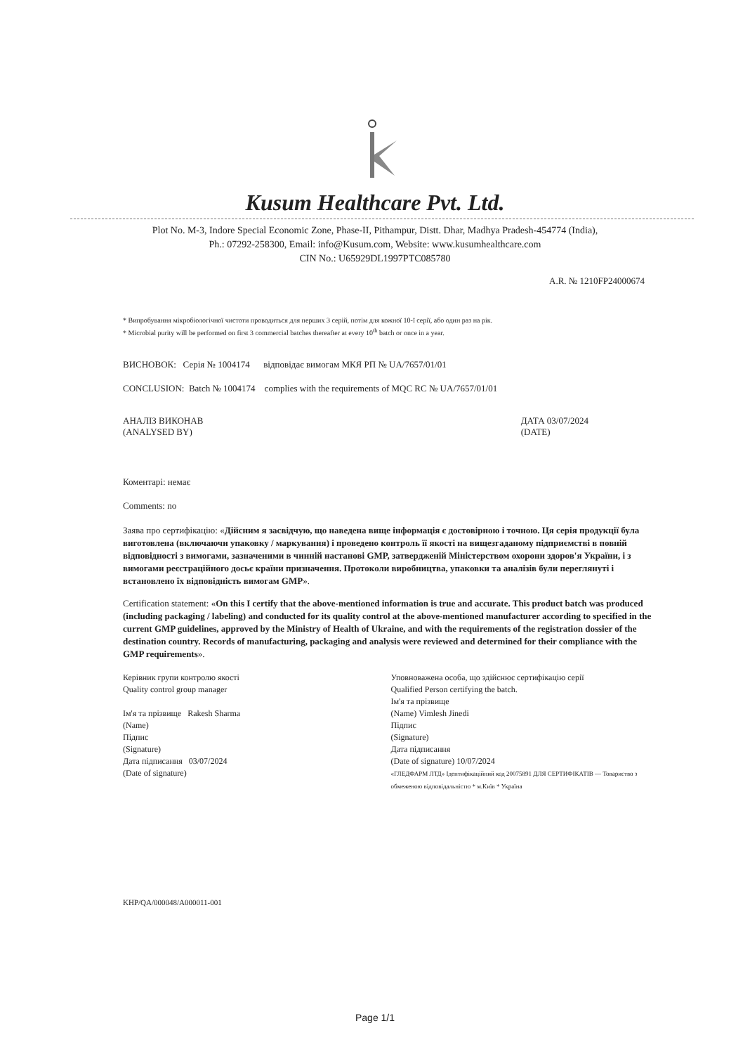Kusum Healthcare Pvt. Ltd.
Plot No. M-3, Indore Special Economic Zone, Phase-II, Pithampur, Distt. Dhar, Madhya Pradesh-454774 (India),
Ph.: 07292-258300, Email: info@Kusum.com, Website: www.kusumhealthcare.com
CIN No.: U65929DL1997PTC085780
A.R. № 1210FP24000674
* Випробування мікробіологічної чистоти проводиться для перших 3 серій, потім для кожної 10-ї серії, або один раз на рік.
* Microbial purity will be performed on first 3 commercial batches thereafter at every 10<sup>th</sup> batch or once in a year.
ВИСНОВОК: Серія № 1004174 відповідає вимогам МКЯ РП № UA/7657/01/01
CONCLUSION: Batch № 1004174 complies with the requirements of MQC RC № UA/7657/01/01
АНАЛІЗ ВИКОНАВ
(ANALYSED BY)
ДАТА 03/07/2024
(DATE)
Коментарі: немає
Comments: no
Заява про сертифікацію: «Дійсним я засвідчую, що наведена вище інформація є достовірною і точною. Ця серія продукції була виготовлена (включаючи упаковку / маркування) і проведено контроль її якості на вищезгаданому підприємстві в повній відповідності з вимогами, зазначеними в чинній настанові GMP, затвердженій Міністерством охорони здоров'я України, і з вимогами реєстраційного досьє країни призначення. Протоколи виробництва, упаковки та аналізів були переглянуті і встановлено їх відповідність вимогам GMP».
Certification statement: «On this I certify that the above-mentioned information is true and accurate. This product batch was produced (including packaging / labeling) and conducted for its quality control at the above-mentioned manufacturer according to specified in the current GMP guidelines, approved by the Ministry of Health of Ukraine, and with the requirements of the registration dossier of the destination country. Records of manufacturing, packaging and analysis were reviewed and determined for their compliance with the GMP requirements».
Керівник групи контролю якості
Quality control group manager
Ім'я та прізвище Rakesh Sharma
(Name)
Підпис
(Signature)
Дата підписання 03/07/2024
(Date of signature)
Уповноважена особа, що здійснює сертифікацію серії
Qualified Person certifying the batch.
Ім'я та прізвище
(Name) Vimlesh Jinedi
Підпис
(Signature)
Дата підписання
(Date of signature) 10/07/2024
«ГЛЕДФАРМ ЛТД» Ідентифікаційний код 20075891 ДЛЯ СЕРТИФІКАТІВ — Товариство з обмеженою відповідальністю * м.Київ * Україна
KHP/QA/000048/A000011-001
Page 1/1